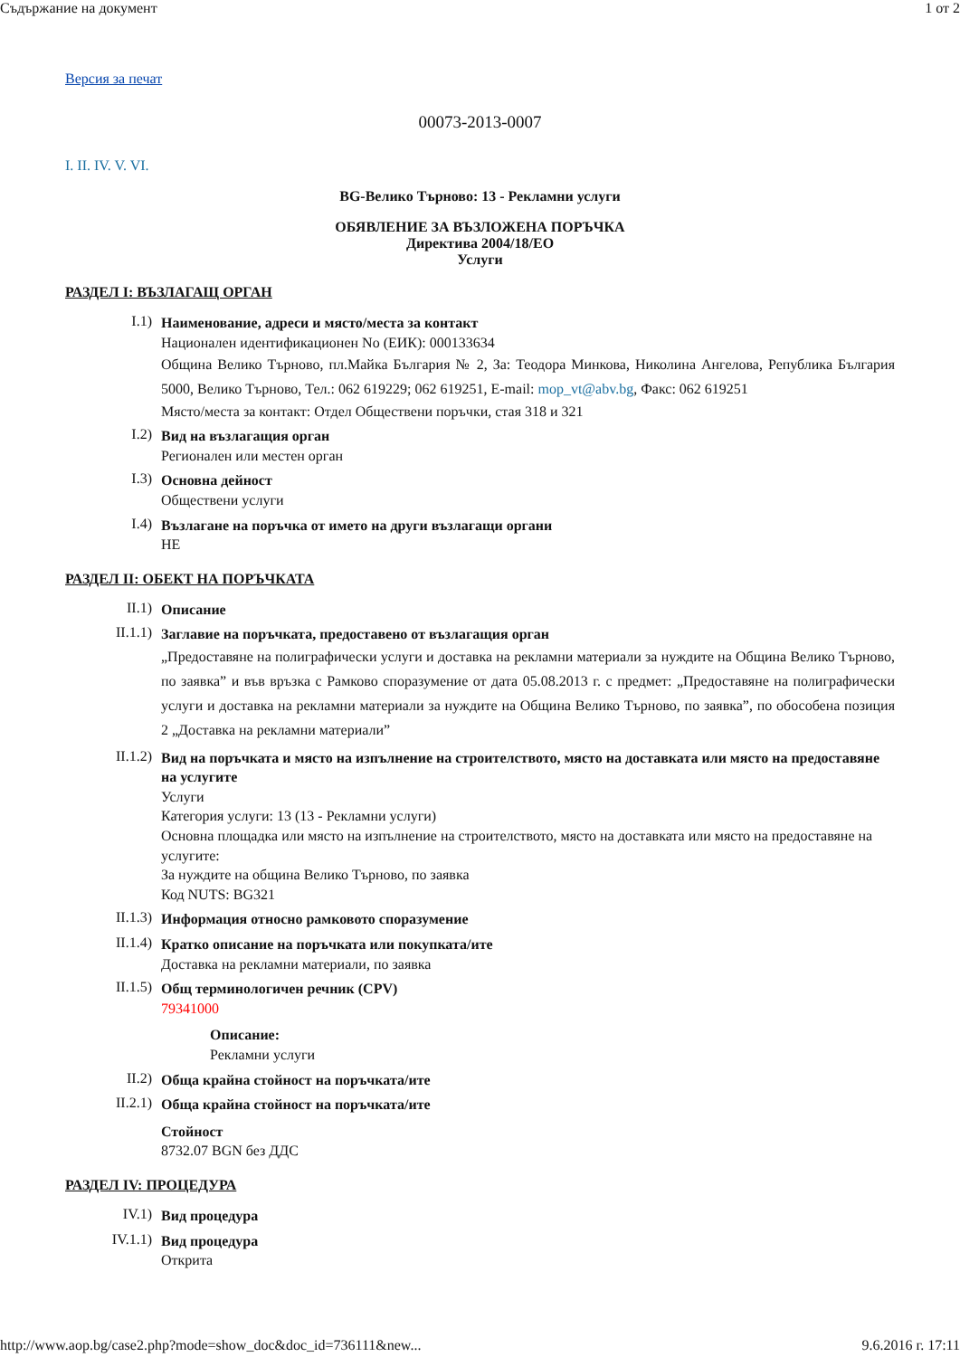Съдържание на документ 1 от 2
Версия за печат
00073-2013-0007
I. II. IV. V. VI.
BG-Велико Търново: 13 - Рекламни услуги
ОБЯВЛЕНИЕ ЗА ВЪЗЛОЖЕНА ПОРЪЧКА
Директива 2004/18/ЕО
Услуги
РАЗДЕЛ I: ВЪЗЛАГАЩ ОРГАН
I.1)
Наименование, адреси и място/места за контакт
Национален идентификационен No (ЕИК): 000133634
Община Велико Търново, пл.Майка България № 2, За: Теодора Минкова, Николина Ангелова, Република България 5000, Велико Търново, Тел.: 062 619229; 062 619251, E-mail: mop_vt@abv.bg, Факс: 062 619251
Място/места за контакт: Отдел Обществени поръчки, стая 318 и 321
I.2)
Вид на възлагащия орган
Регионален или местен орган
I.3)
Основна дейност
Обществени услуги
I.4)
Възлагане на поръчка от името на други възлагащи органи
НЕ
РАЗДЕЛ II: ОБЕКТ НА ПОРЪЧКАТА
II.1)
Описание
II.1.1)
Заглавие на поръчката, предоставено от възлагащия орган
„Предоставяне на полиграфически услуги и доставка на рекламни материали за нуждите на Община Велико Търново, по заявка” и във връзка с Рамково споразумение от дата 05.08.2013 г. с предмет: „Предоставяне на полиграфически услуги и доставка на рекламни материали за нуждите на Община Велико Търново, по заявка”, по обособена позиция 2 „Доставка на рекламни материали”
II.1.2)
Вид на поръчката и място на изпълнение на строителството, място на доставката или място на предоставяне на услугите
Услуги
Категория услуги: 13 (13 - Рекламни услуги)
Основна площадка или място на изпълнение на строителството, място на доставката или място на предоставяне на услугите:
За нуждите на община Велико Търново, по заявка
Код NUTS: BG321
II.1.3)
Информация относно рамковото споразумение
II.1.4)
Кратко описание на поръчката или покупката/ите
Доставка на рекламни материали, по заявка
II.1.5)
Общ терминологичен речник (CPV)
79341000
Описание:
Рекламни услуги
II.2)
Обща крайна стойност на поръчката/ите
II.2.1)
Обща крайна стойност на поръчката/ите
Стойност
8732.07 BGN без ДДС
РАЗДЕЛ IV: ПРОЦЕДУРА
IV.1)
Вид процедура
IV.1.1)
Вид процедура
Открита
http://www.aop.bg/case2.php?mode=show_doc&doc_id=736111&new... 9.6.2016 г. 17:11